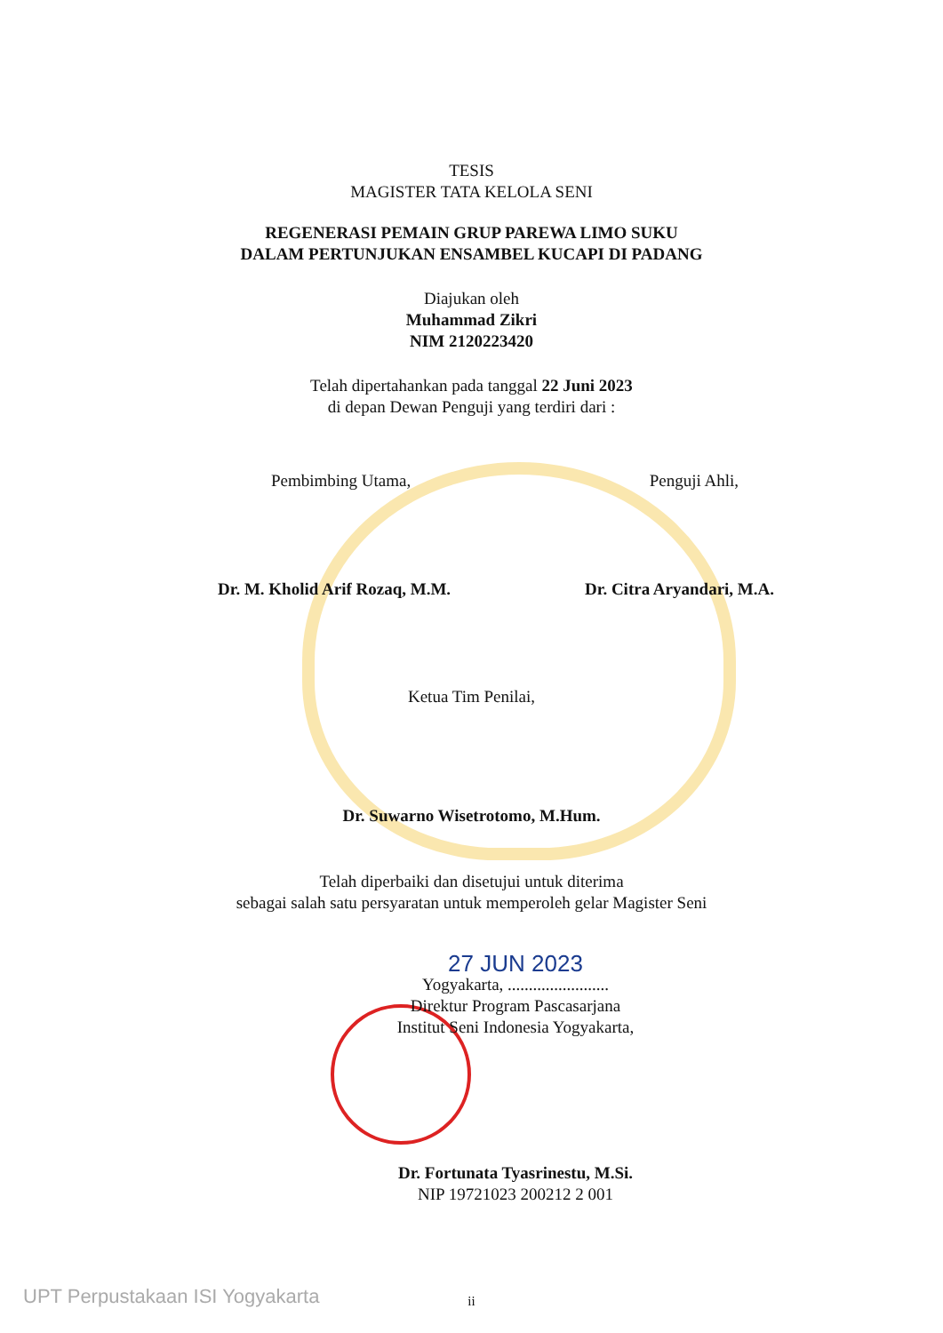TESIS
MAGISTER TATA KELOLA SENI
REGENERASI PEMAIN GRUP PAREWA LIMO SUKU
DALAM PERTUNJUKAN ENSAMBEL KUCAPI DI PADANG
Diajukan oleh
Muhammad Zikri
NIM 2120223420
Telah dipertahankan pada tanggal 22 Juni 2023
di depan Dewan Penguji yang terdiri dari :
Pembimbing Utama, Penguji Ahli,
Dr. M. Kholid Arif Rozaq, M.M. Dr. Citra Aryandari, M.A.
Ketua Tim Penilai,
Dr. Suwarno Wisetrotomo, M.Hum.
Telah diperbaiki dan disetujui untuk diterima
sebagai salah satu persyaratan untuk memperoleh gelar Magister Seni
27 JUN 2023
Yogyakarta, ........................
Direktur Program Pascasarjana
Institut Seni Indonesia Yogyakarta,
Dr. Fortunata Tyasrinestu, M.Si.
NIP 19721023 200212 2 001
ii
UPT Perpustakaan ISI Yogyakarta